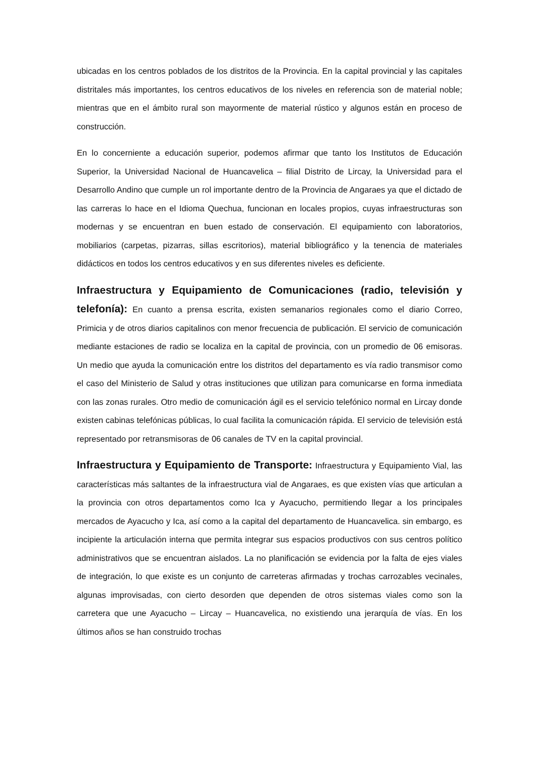ubicadas en los centros poblados de los distritos de la Provincia. En la capital provincial y las capitales distritales más importantes, los centros educativos de los niveles en referencia son de material noble; mientras que en el ámbito rural son mayormente de material rústico y algunos están en proceso de construcción.
En lo concerniente a educación superior, podemos afirmar que tanto los Institutos de Educación Superior, la Universidad Nacional de Huancavelica – filial Distrito de Lircay, la Universidad para el Desarrollo Andino que cumple un rol importante dentro de la Provincia de Angaraes ya que el dictado de las carreras lo hace en el Idioma Quechua, funcionan en locales propios, cuyas infraestructuras son modernas y se encuentran en buen estado de conservación. El equipamiento con laboratorios, mobiliarios (carpetas, pizarras, sillas escritorios), material bibliográfico y la tenencia de materiales didácticos en todos los centros educativos y en sus diferentes niveles es deficiente.
Infraestructura y Equipamiento de Comunicaciones (radio, televisión y telefonía): En cuanto a prensa escrita, existen semanarios regionales como el diario Correo, Primicia y de otros diarios capitalinos con menor frecuencia de publicación. El servicio de comunicación mediante estaciones de radio se localiza en la capital de provincia, con un promedio de 06 emisoras. Un medio que ayuda la comunicación entre los distritos del departamento es vía radio transmisor como el caso del Ministerio de Salud y otras instituciones que utilizan para comunicarse en forma inmediata con las zonas rurales. Otro medio de comunicación ágil es el servicio telefónico normal en Lircay donde existen cabinas telefónicas públicas, lo cual facilita la comunicación rápida. El servicio de televisión está representado por retransmisoras de 06 canales de TV en la capital provincial.
Infraestructura y Equipamiento de Transporte: Infraestructura y Equipamiento Vial, las características más saltantes de la infraestructura vial de Angaraes, es que existen vías que articulan a la provincia con otros departamentos como Ica y Ayacucho, permitiendo llegar a los principales mercados de Ayacucho y Ica, así como a la capital del departamento de Huancavelica. sin embargo, es incipiente la articulación interna que permita integrar sus espacios productivos con sus centros político administrativos que se encuentran aislados. La no planificación se evidencia por la falta de ejes viales de integración, lo que existe es un conjunto de carreteras afirmadas y trochas carrozables vecinales, algunas improvisadas, con cierto desorden que dependen de otros sistemas viales como son la carretera que une Ayacucho – Lircay – Huancavelica, no existiendo una jerarquía de vías. En los últimos años se han construido trochas